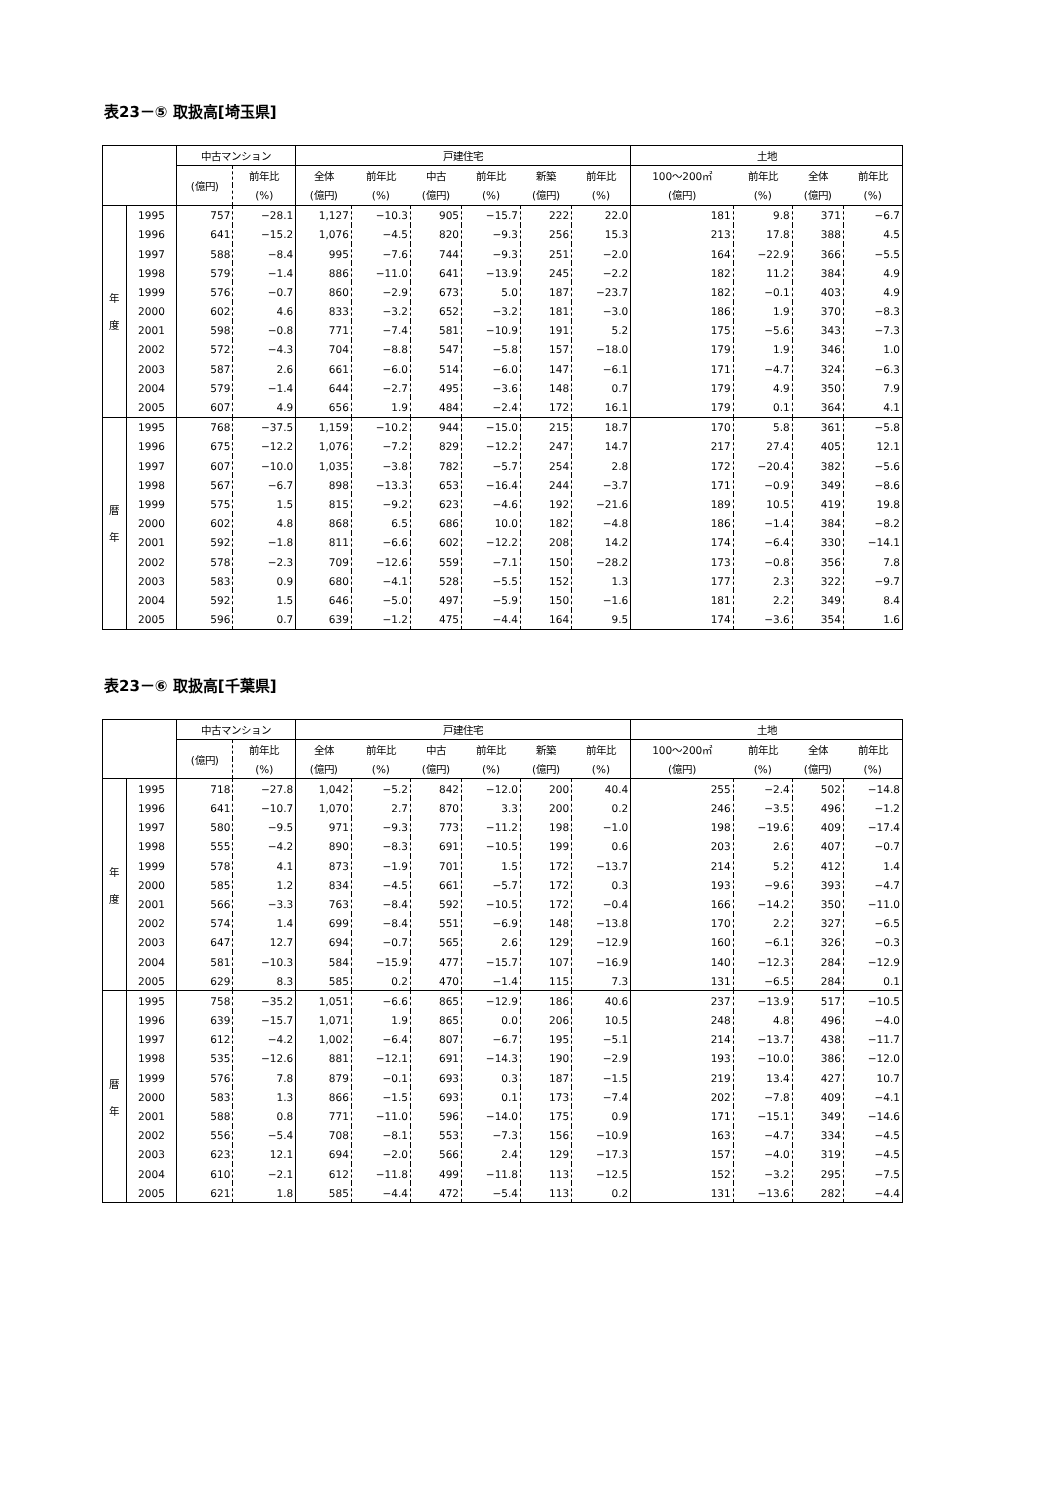表23－⑤ 取扱高[埼玉県]
| | | 中古マンション | | 戸建住宅 | | | | | | 土地 | | | |
| --- | --- | --- | --- | --- | --- | --- | --- | --- | --- | --- | --- | --- | --- |
| | | (億円) | 前年比 | 全体 | 前年比 | 中古 | 前年比 | 新築 | 前年比 | 100～200㎡ | 前年比 | 全体 | 前年比 |
| | | | (%) | (億円) | (%) | (億円) | (%) | (億円) | (%) | (億円) | (%) | (億円) | (%) |
| 年 度 | 1995 | 757 | −28.1 | 1,127 | −10.3 | 905 | −15.7 | 222 | 22.0 | 181 | 9.8 | 371 | −6.7 |
| | 1996 | 641 | −15.2 | 1,076 | −4.5 | 820 | −9.3 | 256 | 15.3 | 213 | 17.8 | 388 | 4.5 |
| | 1997 | 588 | −8.4 | 995 | −7.6 | 744 | −9.3 | 251 | −2.0 | 164 | −22.9 | 366 | −5.5 |
| | 1998 | 579 | −1.4 | 886 | −11.0 | 641 | −13.9 | 245 | −2.2 | 182 | 11.2 | 384 | 4.9 |
| | 1999 | 576 | −0.7 | 860 | −2.9 | 673 | 5.0 | 187 | −23.7 | 182 | −0.1 | 403 | 4.9 |
| | 2000 | 602 | 4.6 | 833 | −3.2 | 652 | −3.2 | 181 | −3.0 | 186 | 1.9 | 370 | −8.3 |
| | 2001 | 598 | −0.8 | 771 | −7.4 | 581 | −10.9 | 191 | 5.2 | 175 | −5.6 | 343 | −7.3 |
| | 2002 | 572 | −4.3 | 704 | −8.8 | 547 | −5.8 | 157 | −18.0 | 179 | 1.9 | 346 | 1.0 |
| | 2003 | 587 | 2.6 | 661 | −6.0 | 514 | −6.0 | 147 | −6.1 | 171 | −4.7 | 324 | −6.3 |
| | 2004 | 579 | −1.4 | 644 | −2.7 | 495 | −3.6 | 148 | 0.7 | 179 | 4.9 | 350 | 7.9 |
| | 2005 | 607 | 4.9 | 656 | 1.9 | 484 | −2.4 | 172 | 16.1 | 179 | 0.1 | 364 | 4.1 |
| 暦 年 | 1995 | 768 | −37.5 | 1,159 | −10.2 | 944 | −15.0 | 215 | 18.7 | 170 | 5.8 | 361 | −5.8 |
| | 1996 | 675 | −12.2 | 1,076 | −7.2 | 829 | −12.2 | 247 | 14.7 | 217 | 27.4 | 405 | 12.1 |
| | 1997 | 607 | −10.0 | 1,035 | −3.8 | 782 | −5.7 | 254 | 2.8 | 172 | −20.4 | 382 | −5.6 |
| | 1998 | 567 | −6.7 | 898 | −13.3 | 653 | −16.4 | 244 | −3.7 | 171 | −0.9 | 349 | −8.6 |
| | 1999 | 575 | 1.5 | 815 | −9.2 | 623 | −4.6 | 192 | −21.6 | 189 | 10.5 | 419 | 19.8 |
| | 2000 | 602 | 4.8 | 868 | 6.5 | 686 | 10.0 | 182 | −4.8 | 186 | −1.4 | 384 | −8.2 |
| | 2001 | 592 | −1.8 | 811 | −6.6 | 602 | −12.2 | 208 | 14.2 | 174 | −6.4 | 330 | −14.1 |
| | 2002 | 578 | −2.3 | 709 | −12.6 | 559 | −7.1 | 150 | −28.2 | 173 | −0.8 | 356 | 7.8 |
| | 2003 | 583 | 0.9 | 680 | −4.1 | 528 | −5.5 | 152 | 1.3 | 177 | 2.3 | 322 | −9.7 |
| | 2004 | 592 | 1.5 | 646 | −5.0 | 497 | −5.9 | 150 | −1.6 | 181 | 2.2 | 349 | 8.4 |
| | 2005 | 596 | 0.7 | 639 | −1.2 | 475 | −4.4 | 164 | 9.5 | 174 | −3.6 | 354 | 1.6 |
表23－⑥ 取扱高[千葉県]
| | | 中古マンション | | 戸建住宅 | | | | | | 土地 | | | |
| --- | --- | --- | --- | --- | --- | --- | --- | --- | --- | --- | --- | --- | --- |
| | | (億円) | 前年比 | 全体 | 前年比 | 中古 | 前年比 | 新築 | 前年比 | 100～200㎡ | 前年比 | 全体 | 前年比 |
| | | | (%) | (億円) | (%) | (億円) | (%) | (億円) | (%) | (億円) | (%) | (億円) | (%) |
| 年 度 | 1995 | 718 | −27.8 | 1,042 | −5.2 | 842 | −12.0 | 200 | 40.4 | 255 | −2.4 | 502 | −14.8 |
| | 1996 | 641 | −10.7 | 1,070 | 2.7 | 870 | 3.3 | 200 | 0.2 | 246 | −3.5 | 496 | −1.2 |
| | 1997 | 580 | −9.5 | 971 | −9.3 | 773 | −11.2 | 198 | −1.0 | 198 | −19.6 | 409 | −17.4 |
| | 1998 | 555 | −4.2 | 890 | −8.3 | 691 | −10.5 | 199 | 0.6 | 203 | 2.6 | 407 | −0.7 |
| | 1999 | 578 | 4.1 | 873 | −1.9 | 701 | 1.5 | 172 | −13.7 | 214 | 5.2 | 412 | 1.4 |
| | 2000 | 585 | 1.2 | 834 | −4.5 | 661 | −5.7 | 172 | 0.3 | 193 | −9.6 | 393 | −4.7 |
| | 2001 | 566 | −3.3 | 763 | −8.4 | 592 | −10.5 | 172 | −0.4 | 166 | −14.2 | 350 | −11.0 |
| | 2002 | 574 | 1.4 | 699 | −8.4 | 551 | −6.9 | 148 | −13.8 | 170 | 2.2 | 327 | −6.5 |
| | 2003 | 647 | 12.7 | 694 | −0.7 | 565 | 2.6 | 129 | −12.9 | 160 | −6.1 | 326 | −0.3 |
| | 2004 | 581 | −10.3 | 584 | −15.9 | 477 | −15.7 | 107 | −16.9 | 140 | −12.3 | 284 | −12.9 |
| | 2005 | 629 | 8.3 | 585 | 0.2 | 470 | −1.4 | 115 | 7.3 | 131 | −6.5 | 284 | 0.1 |
| 暦 年 | 1995 | 758 | −35.2 | 1,051 | −6.6 | 865 | −12.9 | 186 | 40.6 | 237 | −13.9 | 517 | −10.5 |
| | 1996 | 639 | −15.7 | 1,071 | 1.9 | 865 | 0.0 | 206 | 10.5 | 248 | 4.8 | 496 | −4.0 |
| | 1997 | 612 | −4.2 | 1,002 | −6.4 | 807 | −6.7 | 195 | −5.1 | 214 | −13.7 | 438 | −11.7 |
| | 1998 | 535 | −12.6 | 881 | −12.1 | 691 | −14.3 | 190 | −2.9 | 193 | −10.0 | 386 | −12.0 |
| | 1999 | 576 | 7.8 | 879 | −0.1 | 693 | 0.3 | 187 | −1.5 | 219 | 13.4 | 427 | 10.7 |
| | 2000 | 583 | 1.3 | 866 | −1.5 | 693 | 0.1 | 173 | −7.4 | 202 | −7.8 | 409 | −4.1 |
| | 2001 | 588 | 0.8 | 771 | −11.0 | 596 | −14.0 | 175 | 0.9 | 171 | −15.1 | 349 | −14.6 |
| | 2002 | 556 | −5.4 | 708 | −8.1 | 553 | −7.3 | 156 | −10.9 | 163 | −4.7 | 334 | −4.5 |
| | 2003 | 623 | 12.1 | 694 | −2.0 | 566 | 2.4 | 129 | −17.3 | 157 | −4.0 | 319 | −4.5 |
| | 2004 | 610 | −2.1 | 612 | −11.8 | 499 | −11.8 | 113 | −12.5 | 152 | −3.2 | 295 | −7.5 |
| | 2005 | 621 | 1.8 | 585 | −4.4 | 472 | −5.4 | 113 | 0.2 | 131 | −13.6 | 282 | −4.4 |